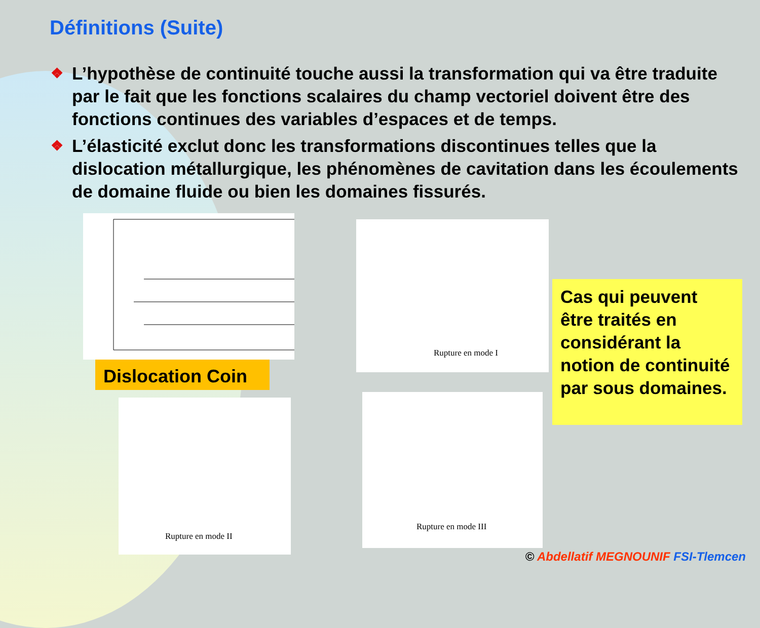Définitions (Suite)
❖ L’hypothèse de continuité touche aussi la transformation qui va être traduite par le fait que les fonctions scalaires du champ vectoriel doivent être des fonctions continues des variables d’espaces et de temps.
❖ L’élasticité exclut donc les transformations discontinues telles que la dislocation métallurgique, les phénomènes de cavitation dans les écoulements de domaine fluide ou bien les domaines fissurés.
Dislocation Coin
Rupture en mode I
Rupture en mode II
Rupture en mode III
Cas qui peuvent être traités en considérant la notion de continuité par sous domaines.
© Abdellatif MEGNOUNIF FSI-Tlemcen